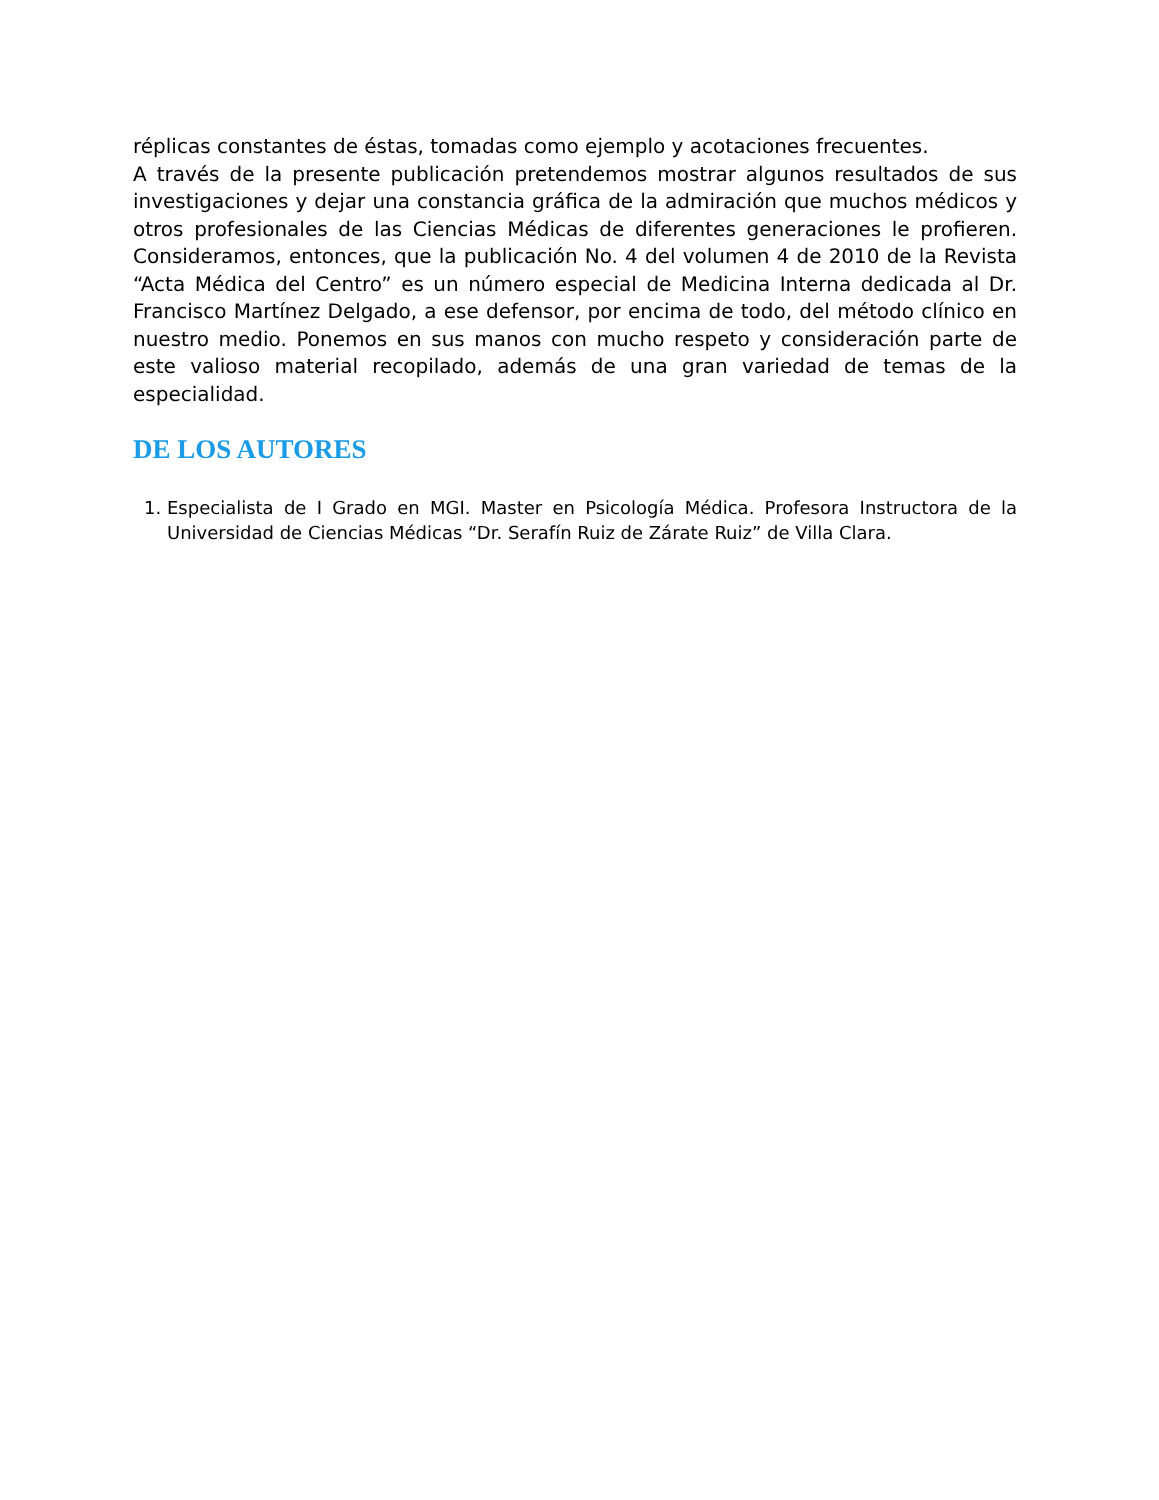réplicas constantes de éstas, tomadas como ejemplo y acotaciones frecuentes.
A través de la presente publicación pretendemos mostrar algunos resultados de sus investigaciones y dejar una constancia gráfica de la admiración que muchos médicos y otros profesionales de las Ciencias Médicas de diferentes generaciones le profieren. Consideramos, entonces, que la publicación No. 4 del volumen 4 de 2010 de la Revista “Acta Médica del Centro” es un número especial de Medicina Interna dedicada al Dr. Francisco Martínez Delgado, a ese defensor, por encima de todo, del método clínico en nuestro medio. Ponemos en sus manos con mucho respeto y consideración parte de este valioso material recopilado, además de una gran variedad de temas de la especialidad.
DE LOS AUTORES
1. Especialista de I Grado en MGI. Master en Psicología Médica. Profesora Instructora de la Universidad de Ciencias Médicas “Dr. Serafín Ruiz de Zárate Ruiz” de Villa Clara.